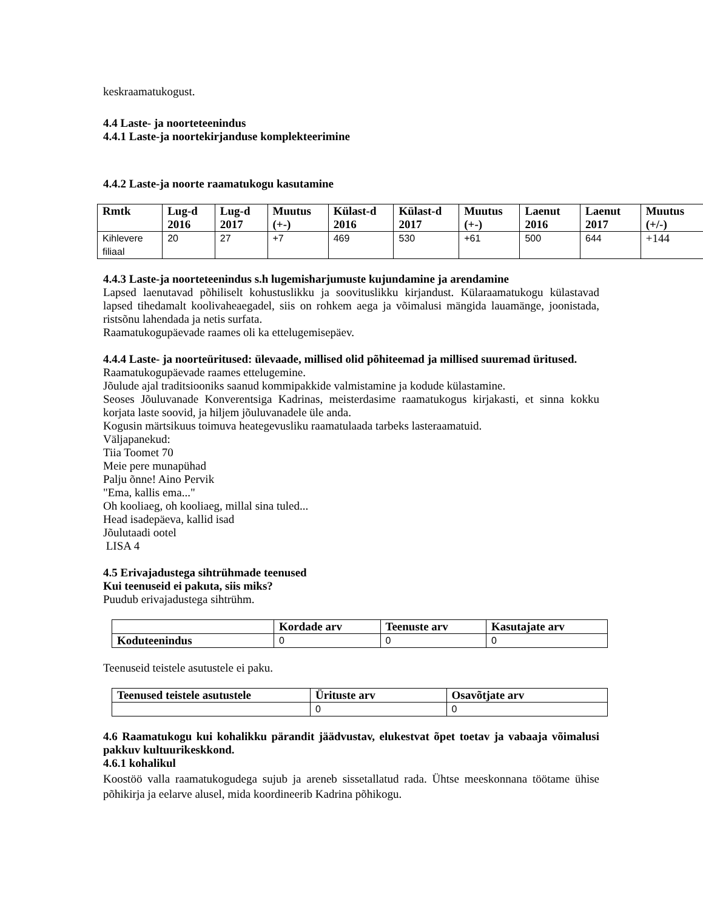keskraamatukogust.
4.4 Laste- ja noorteteenindus
4.4.1 Laste-ja noortekirjanduse komplekteerimine
4.4.2 Laste-ja noorte raamatukogu kasutamine
| Rmtk | Lug-d 2016 | Lug-d 2017 | Muutus (+-) | Külast-d 2016 | Külast-d 2017 | Muutus (+-) | Laenut 2016 | Laenut 2017 | Muutus (+/-) |
| --- | --- | --- | --- | --- | --- | --- | --- | --- | --- |
| Kihlevere filiaal | 20 | 27 | +7 | 469 | 530 | +61 | 500 | 644 | +144 |
4.4.3 Laste-ja noorteteenindus s.h lugemisharjumuste kujundamine ja arendamine
Lapsed laenutavad põhiliselt kohustuslikku ja soovituslikku kirjandust. Külaraamatukogu külastavad lapsed tihedamalt koolivaheaegadel, siis on rohkem aega ja võimalusi mängida lauamänge, joonistada, ristsõnu lahendada ja netis surfata.
Raamatukogupäevade raames oli ka ettelugemisepäev.
4.4.4 Laste- ja noorteüritused: ülevaade, millised olid põhiteemad ja millised suuremad üritused.
Raamatukogupäevade raames ettelugemine.
Jõulude ajal traditsiooniks saanud kommipakkide valmistamine ja kodude külastamine.
Seoses Jõuluvanade Konverentsiga Kadrinas, meisterdasime raamatukogus kirjakasti, et sinna kokku korjata laste soovid, ja hiljem jõuluvanadele üle anda.
Kogusin märtsikuus toimuva heategevusliku raamatulaada tarbeks lasteraamatuid.
Väljapanekud:
Tiia Toomet 70
Meie pere munapühad
Palju õnne! Aino Pervik
"Ema, kallis ema..."
Oh kooliaeg, oh kooliaeg, millal sina tuled...
Head isadepäeva, kallid isad
Jõulutaadi ootel
LISA 4
4.5 Erivajadustega sihtrühmade teenused
Kui teenuseid ei pakuta, siis miks?
Puudub erivajadustega sihtrühm.
| | Kordade arv | Teenuste arv | Kasutajate arv |
| --- | --- | --- | --- |
| Koduteenindus | 0 | 0 | 0 |
Teenuseid teistele asutustele ei paku.
| Teenused teistele asutustele | Ürituste arv | Osavõtjate arv |
| --- | --- | --- |
| | 0 | 0 |
4.6 Raamatukogu kui kohalikku pärandit jäädvustav, elukestvat õpet toetav ja vabaaja võimalusi pakkuv kultuurikeskkond.
4.6.1 kohalikul
Koostöö valla raamatukogudega sujub ja areneb sissetallatud rada. Ühtse meeskonnana töötame ühise põhikirja ja eelarve alusel, mida koordineerib Kadrina põhikogu.